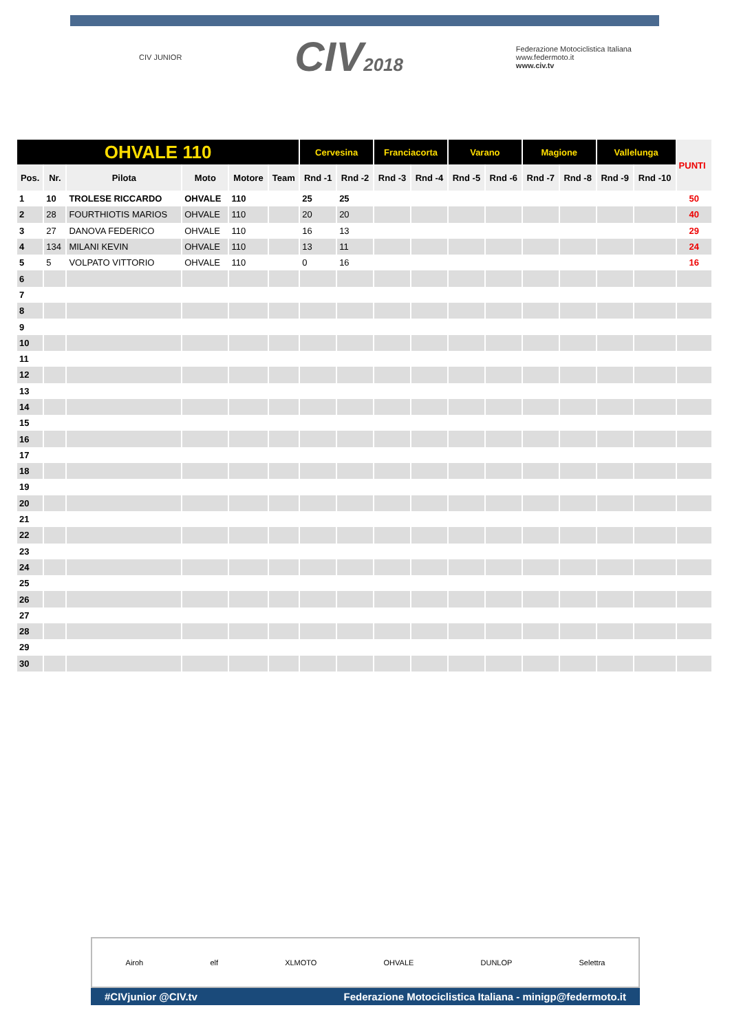CIV JUNIOR CIV2018 Federazione Motociclistica Italiana
www.federmoto.it
www.civ.tv
| OHVALE 110 | | | | | | Cervesina | | Franciacorta | | Varano | | Magione | | Vallelunga | | PUNTI |
| Pos. | Nr. | Pilota | Moto | Motore | Team | Rnd -1 | Rnd -2 | Rnd -3 | Rnd -4 | Rnd -5 | Rnd -6 | Rnd -7 | Rnd -8 | Rnd -9 | Rnd -10 | |
| 1 | 10 | TROLESE RICCARDO | OHVALE | 110 | | 25 | 25 | | | | | | | | | 50 |
| 2 | 28 | FOURTHIOTIS MARIOS | OHVALE | 110 | | 20 | 20 | | | | | | | | | 40 |
| 3 | 27 | DANOVA FEDERICO | OHVALE | 110 | | 16 | 13 | | | | | | | | | 29 |
| 4 | 134 | MILANI KEVIN | OHVALE | 110 | | 13 | 11 | | | | | | | | | 24 |
| 5 | 5 | VOLPATO VITTORIO | OHVALE | 110 | | 0 | 16 | | | | | | | | | 16 |
| 6 | | | | | | | | | | | | | | | | |
| 7 | | | | | | | | | | | | | | | | |
| 8 | | | | | | | | | | | | | | | | |
| 9 | | | | | | | | | | | | | | | | |
| 10 | | | | | | | | | | | | | | | | |
| 11 | | | | | | | | | | | | | | | | |
| 12 | | | | | | | | | | | | | | | | |
| 13 | | | | | | | | | | | | | | | | |
| 14 | | | | | | | | | | | | | | | | |
| 15 | | | | | | | | | | | | | | | | |
| 16 | | | | | | | | | | | | | | | | |
| 17 | | | | | | | | | | | | | | | | |
| 18 | | | | | | | | | | | | | | | | |
| 19 | | | | | | | | | | | | | | | | |
| 20 | | | | | | | | | | | | | | | | |
| 21 | | | | | | | | | | | | | | | | |
| 22 | | | | | | | | | | | | | | | | |
| 23 | | | | | | | | | | | | | | | | |
| 24 | | | | | | | | | | | | | | | | |
| 25 | | | | | | | | | | | | | | | | |
| 26 | | | | | | | | | | | | | | | | |
| 27 | | | | | | | | | | | | | | | | |
| 28 | | | | | | | | | | | | | | | | |
| 29 | | | | | | | | | | | | | | | | |
| 30 | | | | | | | | | | | | | | | | |
Airoh elf XLMOTO OHVALE DUNLOP Selettra
#CIVjunior @CIV.tv Federazione Motociclistica Italiana - minigp@federmoto.it